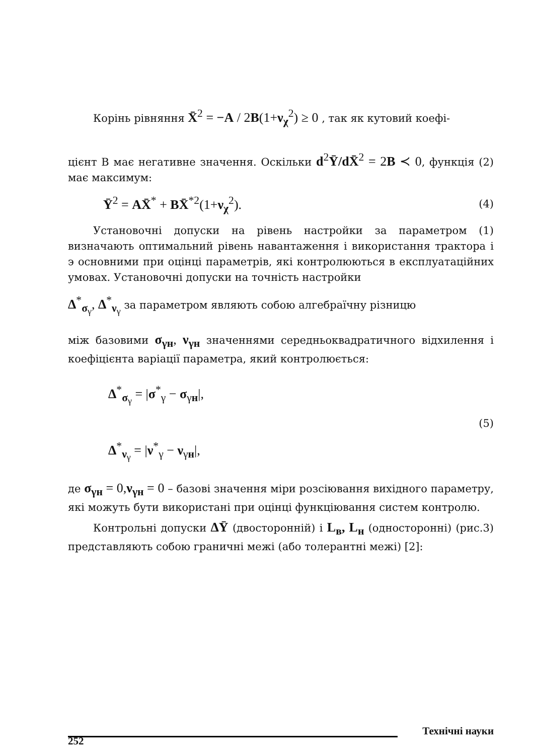Корінь рівняння X̄<sup>2</sup> = −A / 2B(1+ν<sub>χ</sub><sup>2</sup>) ≥ 0 , так як кутовий коефі-
цієнт B має негативне значення. Оскільки d<sup>2</sup>Ȳ/d X̄<sup>2</sup> = 2B ≺ 0, функція (2) має максимум:
Ȳ<sup>2</sup> = AX̄<sup>*</sup> + BX̄<sup>*2</sup>(1+ν<sub>χ</sub><sup>2</sup>). (4)
Установочні допуски на рівень настройки за параметром (1) визначають оптимальний рівень навантаження і використання трактора і э основними при оцінці параметрів, які контролюються в експлуатаційних умовах. Установочні допуски на точність настройки
Δ<sup>*</sup><sub>σ<sub>γ</sub></sub>, Δ<sup>*</sup><sub>ν<sub>γ</sub></sub> за параметром являють собою алгебраїчну різницю
між базовими σ<sub>γн</sub>, ν<sub>γн</sub> значеннями середньоквадратичного відхилення і коефіцієнта варіації параметра, який контролюється:
Δ<sup>*</sup><sub>σ<sub>γ</sub></sub> = |σ<sup>*</sup><sub>γ</sub> − σ<sub>γн</sub>|,
(5)
Δ<sup>*</sup><sub>ν<sub>γ</sub></sub> = |ν<sup>*</sup><sub>γ</sub> − ν<sub>γн</sub>|,
де σ<sub>γн</sub> = 0,ν<sub>γн</sub> = 0 – базові значення міри розсіювання вихідного параметру, які можуть бути використані при оцінці функціювання систем контролю.
Контрольні допуски ΔȲ (двосторонній) і L<sub>в</sub>, L<sub>н</sub> (односторонні) (рис.3) представляють собою граничні межі (або толерантні межі) [2]:
252 Технічні науки